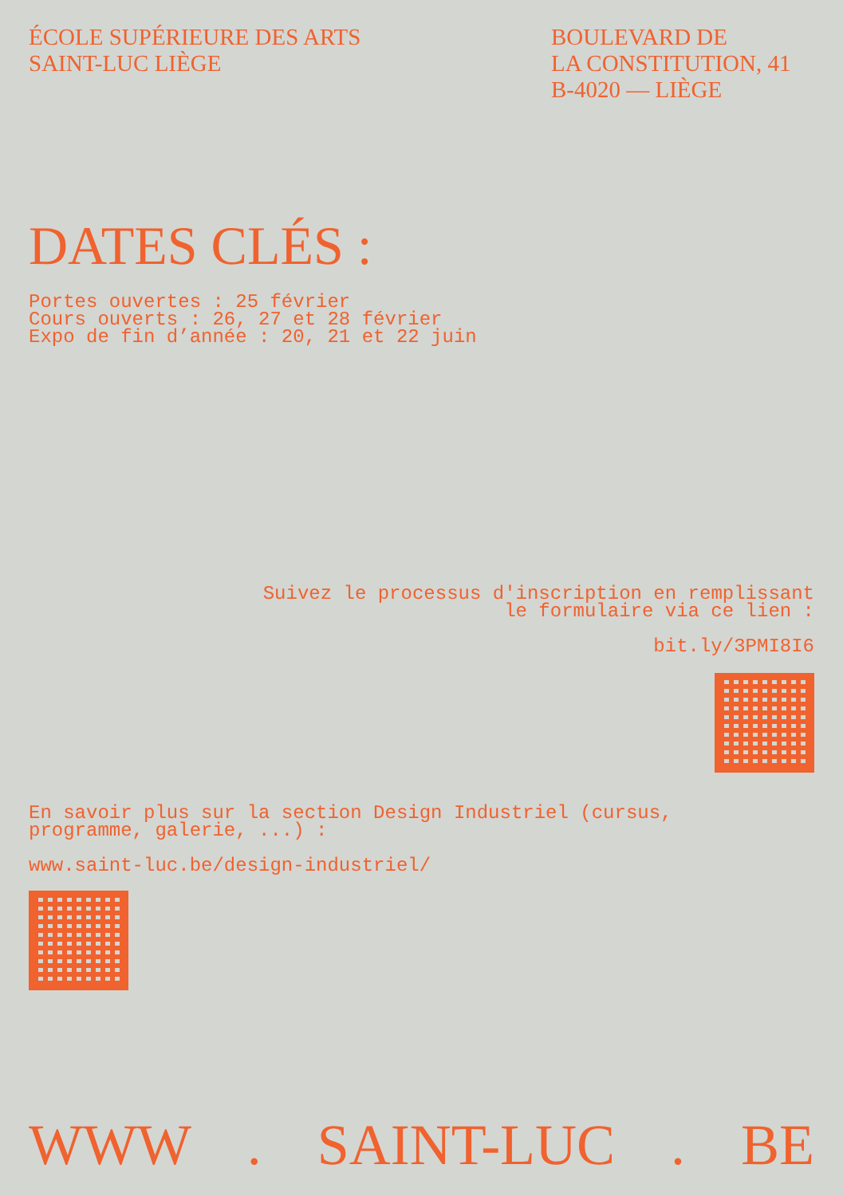ÉCOLE SUPÉRIEURE DES ARTS
SAINT-LUC LIÈGE
BOULEVARD DE
LA CONSTITUTION, 41
B-4020 — LIÈGE
DATES CLÉS :
Portes ouvertes : 25 février
Cours ouverts : 26, 27 et 28 février
Expo de fin d’année : 20, 21 et 22 juin
Suivez le processus d'inscription en remplissant
le formulaire via ce lien :
bit.ly/3PMI8I6
En savoir plus sur la section Design Industriel (cursus,
programme, galerie, ...) :
www.saint-luc.be/design-industriel/
WWW . SAINT-LUC . BE